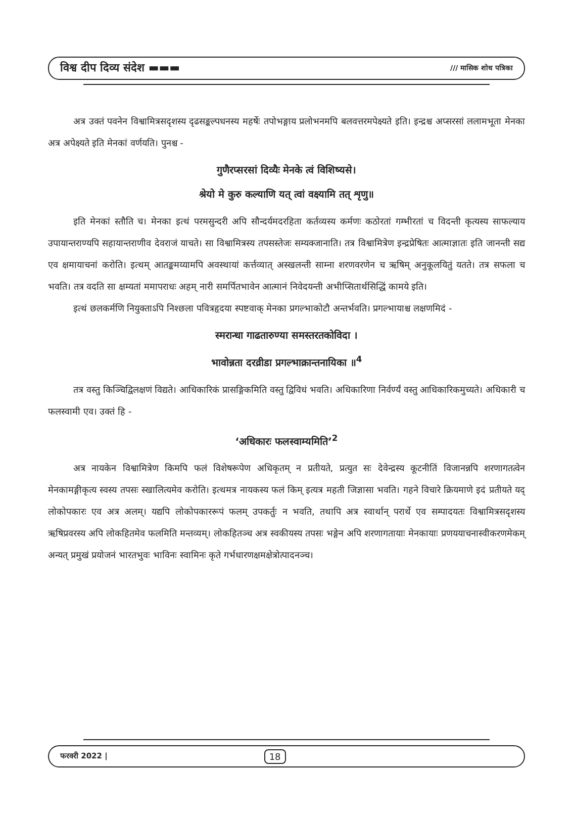विश्व दीप दिव्य संदेश ▬▬▬ /// मासिक शोध पत्रिका
अत्र उक्तं पवनेन विश्वामित्रसदृशस्य दृढसङ्कल्पधनस्य महर्षेः तपोभङ्गाय प्रलोभनमपि बलवत्तरमपेक्ष्यते इति। इन्द्रश्च अप्सरसां ललामभूता मेनका अत्र अपेक्ष्यते इति मेनकां वर्णयति। पुनश्च -
गुणैरप्सरसां दिव्यैः मेनके त्वं विशिष्यसे।
श्रेयो मे कुरु कल्याणि यत् त्वां वक्ष्यामि तत् शृणु॥
इति मेनकां स्तौति च। मेनका इत्थं परमसुन्दरी अपि सौन्दर्यमदरहिता कर्तव्यस्य कर्मणः कठोरतां गम्भीरतां च विदन्ती कृत्यस्य साफल्याय उपायान्तराण्यपि सहायान्तराणीव देवराजं याचते। सा विश्वामित्रस्य तपसस्तेजः सम्यक्जानाति। तत्र विश्वामित्रेण इन्द्रप्रेषितः आत्माज्ञातः इति जानन्ती सद्य एव क्षमायाचनां करोति। इत्थम् आतङ्कमय्यामपि अवस्थायां कर्त्तव्यात् अस्खलन्ती साम्ना शरणवरणेन च ऋषिम् अनुकूलयितुं यतते। तत्र सफला च भवति। तत्र वदति सा क्षम्यतां ममापराधः अहम् नारी समर्पितभावेन आत्मानं निवेदयन्ती अभीप्सितार्थसिद्धिं कामये इति।
इत्थं छलकर्मणि नियुक्ताऽपि निश्छला पवित्रहृदया स्पष्टवाक् मेनका प्रगल्भाकोटौ अन्तर्भवति। प्रगल्भायाश्च लक्षणमिदं -
स्मरान्धा गाढतारुण्या समस्तरतकोविदा ।
भावोन्नता दरव्रीडा प्रगल्भाक्रान्तनायिका ॥<sup>4</sup>
तत्र वस्तु किञ्चिद्विलक्षणं विद्यते। आधिकारिकं प्रासङ्गिकमिति वस्तु द्विविधं भवति। अधिकारिणा निर्वर्ण्यं वस्तु आधिकारिकमुच्यते। अधिकारी च फलस्वामी एव। उक्तं हि -
‘अधिकारः फलस्वाम्यमिति’<sup>2</sup>
अत्र नायकेन विश्वामित्रेण किमपि फलं विशेषरूपेण अधिकृतम् न प्रतीयते, प्रत्युत सः देवेन्द्रस्य कूटनीतिं विजानन्नपि शरणागतत्वेन मेनकामङ्गीकृत्य स्वस्य तपसः स्खालित्यमेव करोति। इत्थमत्र नायकस्य फलं किम् इत्यत्र महती जिज्ञासा भवति। गहने विचारे क्रियमाणे इदं प्रतीयते यद् लोकोपकारः एव अत्र अलम्। यद्यपि लोकोपकाररूपं फलम् उपकर्तुः न भवति, तथापि अत्र स्वार्थान् परार्थे एव सम्पादयतः विश्वामित्रसदृशस्य ऋषिप्रवरस्य अपि लोकहितमेव फलमिति मन्तव्यम्। लोकहितञ्च अत्र स्वकीयस्य तपसः भङ्गेन अपि शरणागतायाः मेनकायाः प्रणययाचनास्वीकरणमेकम् अन्यत् प्रमुखं प्रयोजनं भारतभुवः भाविनः स्वामिनः कृते गर्भधारणक्षमक्षेत्रोत्पादनञ्च।
फरवरी 2022 | 18